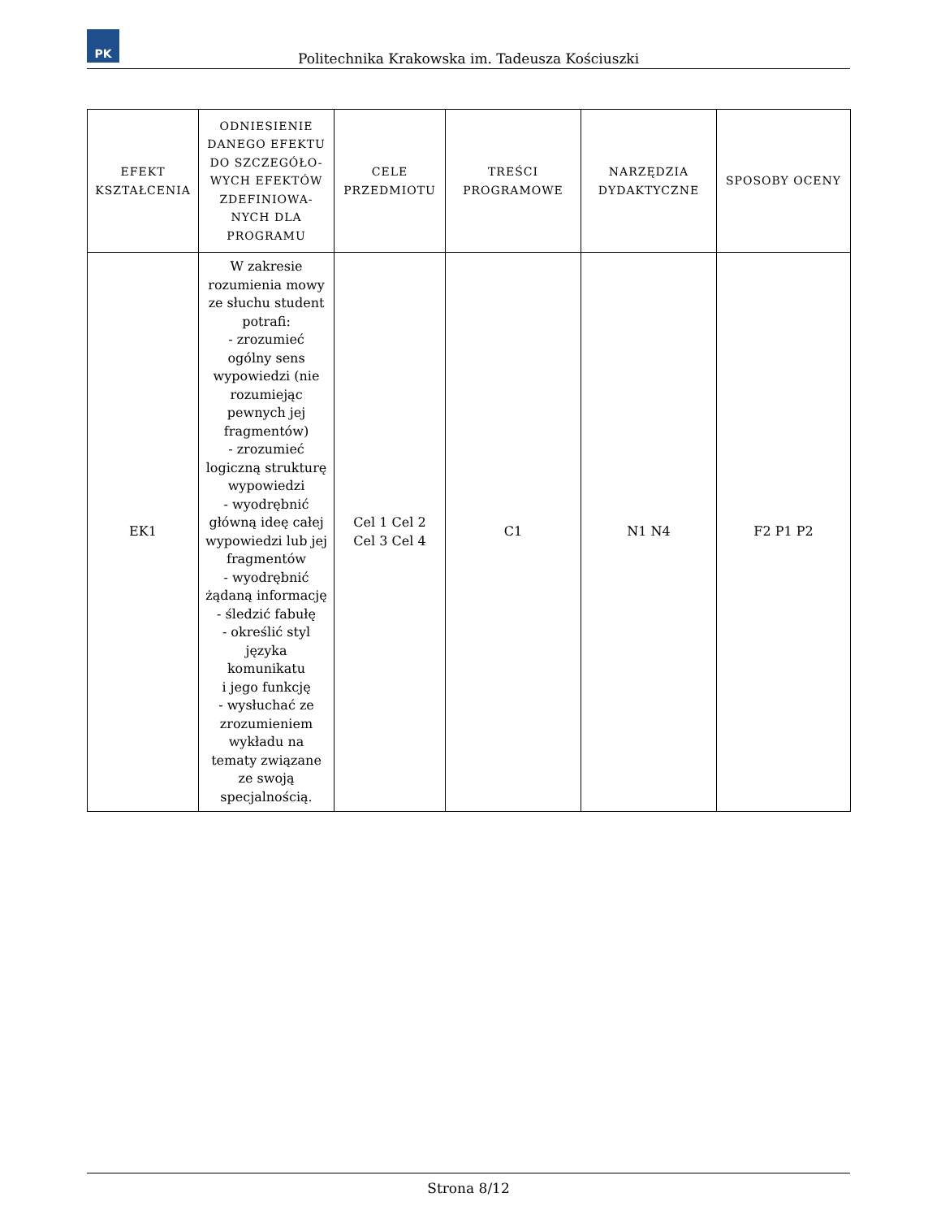PK
Politechnika Krakowska im. Tadeusza Kościuszki
| EFEKT KSZTAŁCENIA | ODNIESIENIE DANEGO EFEKTU DO SZCZEGÓŁO-WYCH EFEKTÓW ZDEFINIOWA-NYCH DLA PROGRAMU | CELE PRZEDMIOTU | TREŚCI PROGRAMOWE | NARZĘDZIA DYDAKTYCZNE | SPOSOBY OCENY |
| --- | --- | --- | --- | --- | --- |
| EK1 | W zakresie rozumienia mowy ze słuchu student potrafi: - zrozumieć ogólny sens wypowiedzi (nie rozumiejąc pewnych jej fragmentów) - zrozumieć logiczną strukturę wypowiedzi - wyodrębnić główną ideę całej wypowiedzi lub jej fragmentów - wyodrębnić żądaną informację - śledzić fabułę - określić styl języka komunikatu i jego funkcję - wysłuchać ze zrozumieniem wykładu na tematy związane ze swoją specjalnością. | Cel 1 Cel 2 Cel 3 Cel 4 | C1 | N1 N4 | F2 P1 P2 |
Strona 8/12